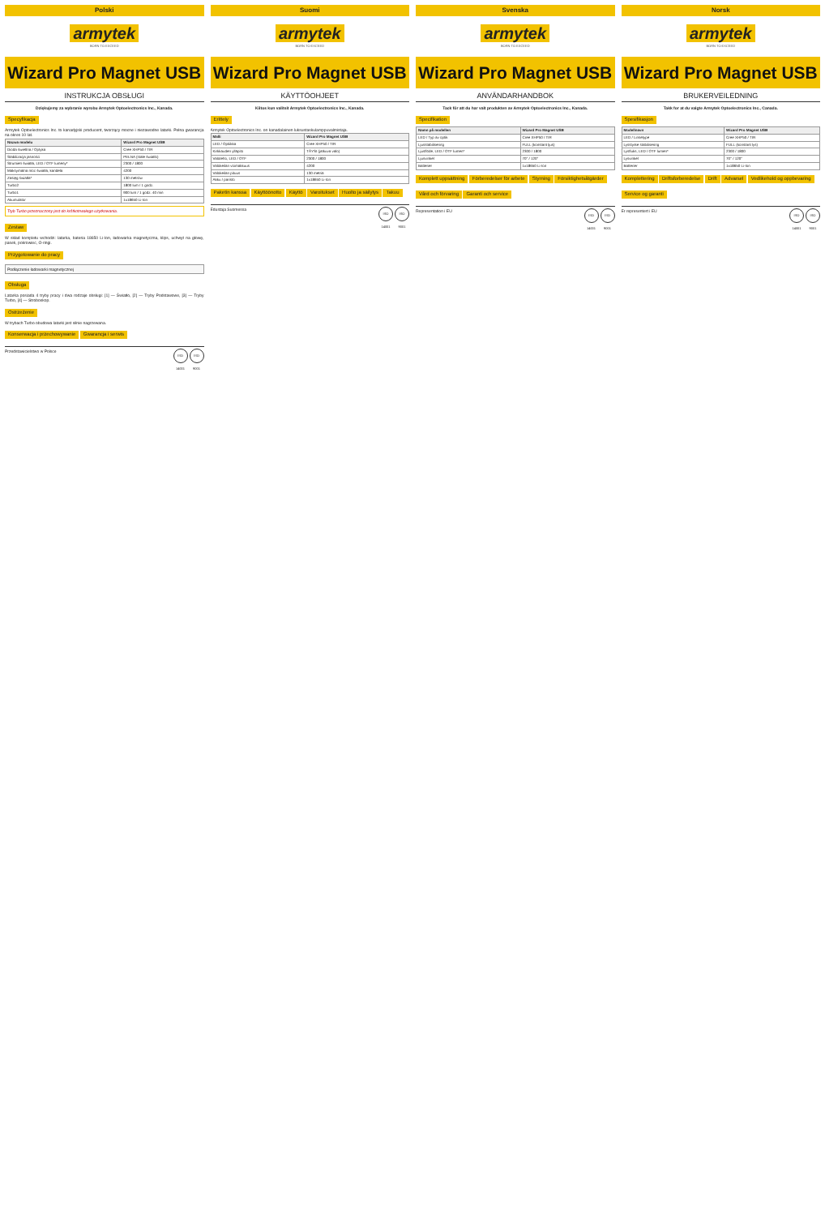Polski
armytek
BORN TO EXCEED
Wizard Pro Magnet USB
INSTRUKCJA OBSŁUGI
Dziękujemy za wybranie wyrobu Armytek Optoelectronics Inc., Kanada.
Specyfikacja
Armytek Optoelectronics Inc. to kanadyjski producent, tworzący mocne i niezawodne latarki. Pełna gwarancja na okres 10 lat.
| Nazwa modelu | Wizard Pro Magnet USB |
| --- | --- |
| Dioda świetlna / Optyka | Cree XHP50 / TIR |
| Stabilizacja jasności | PEŁNA (stałe światło) |
| Strumień światła, LED / OTF lumeny* | 2300 / 1800 |
| Maksymalna moc światła, kandela | 4200 |
| Zasięg światła* | 130 metrów |
| Turbo2 | 1800 lum / 1 godz. |
| Turbo1 | 900 lum / 1 godz. 40 min |
| Akumulator | 1x18650 Li-Ion |
Tryb Turbo przeznaczony jest do krótkotrwałego użytkowania.
Zestaw
W skład kompletu wchodzi: latarka, bateria 18650 Li-Ion, ładowarka magnetyczna, klips, uchwyt na głowę, pasek, pokrowiec, O-ringi.
Przygotowanie do pracy
Podłączenie ładowarki magnetycznej
Obsługa
Latarka posiada 4 tryby pracy i dwa rodzaje obsługi: [1] — Światło, [2] — Tryby Podstawowe, [3] — Tryby Turbo, [4] — Stroboskop.
Ostrzeżenie
W trybach Turbo obudowa latarki jest silnie nagrzewana.
Konserwacja i przechowywanie Gwarancja i serwis
Przedstawicielstwo w Polsce ISO 14001 ISO 9001
Suomi
armytek
BORN TO EXCEED
Wizard Pro Magnet USB
KÄYTTÖOHJEET
Kiitos kun valitsit Armytek Optoelectronics Inc., Kanada.
Erittely
Armytek Optoelectronics Inc. on kanadalainen luksustaskulamppuvalmistaja.
| Malli | Wizard Pro Magnet USB |
| --- | --- |
| LED / Optiikka | Cree XHP50 / TIR |
| Kirkkauden ylläpito | TÄYSI (jatkuva valo) |
| Valoteho, LED / OTF | 2300 / 1800 |
| Valokeilan voimakkuus | 4200 |
| Valokeilan pituus | 130 metriä |
| Akku / paristo | 1x18650 Li-Ion |
Paketin kanssa Käyttöönotto Käyttö Varoitukset Huolto ja säilytys Takuu
Edustaja Suomessa ISO 14001 ISO 9001
Svenska
armytek
BORN TO EXCEED
Wizard Pro Magnet USB
ANVÄNDARHANDBOK
Tack för att du har valt produkten av Armytek Optoelectronics Inc., Kanada.
Specifikation
| Namn på modellen | Wizard Pro Magnet USB |
| --- | --- |
| LED / Typ av optik | Cree XHP50 / TIR |
| Ljusstabilisering | FULL (konstant ljus) |
| Ljusflöde, LED / OTF lumen* | 2300 / 1800 |
| Ljusvinkel | 70° / 120° |
| Batterier | 1x18650 Li-Ion |
Komplett uppsättning Förberedelser för arbete Styrning Försiktighetsåtgärder Vård och förvaring Garanti och service
Representation i EU ISO 14001 ISO 9001
Norsk
armytek
BORN TO EXCEED
Wizard Pro Magnet USB
BRUKERVEILEDNING
Takk for at du valgte Armytek Optoelectronics Inc., Canada.
Spesifikasjon
| Modellnavn | Wizard Pro Magnet USB |
| --- | --- |
| LED / Linsetype | Cree XHP50 / TIR |
| Lysstyrke stabilisering | FULL (konstant lys) |
| Lysfluks, LED / OTF lumen* | 2300 / 1800 |
| Lysvinkel | 70° / 120° |
| Batterier | 1x18650 Li-Ion |
Komplettering Driftsforberedelse Drift Advarsel Vedlikehold og oppbevaring Service og garanti
Er representert i EU ISO 14001 ISO 9001